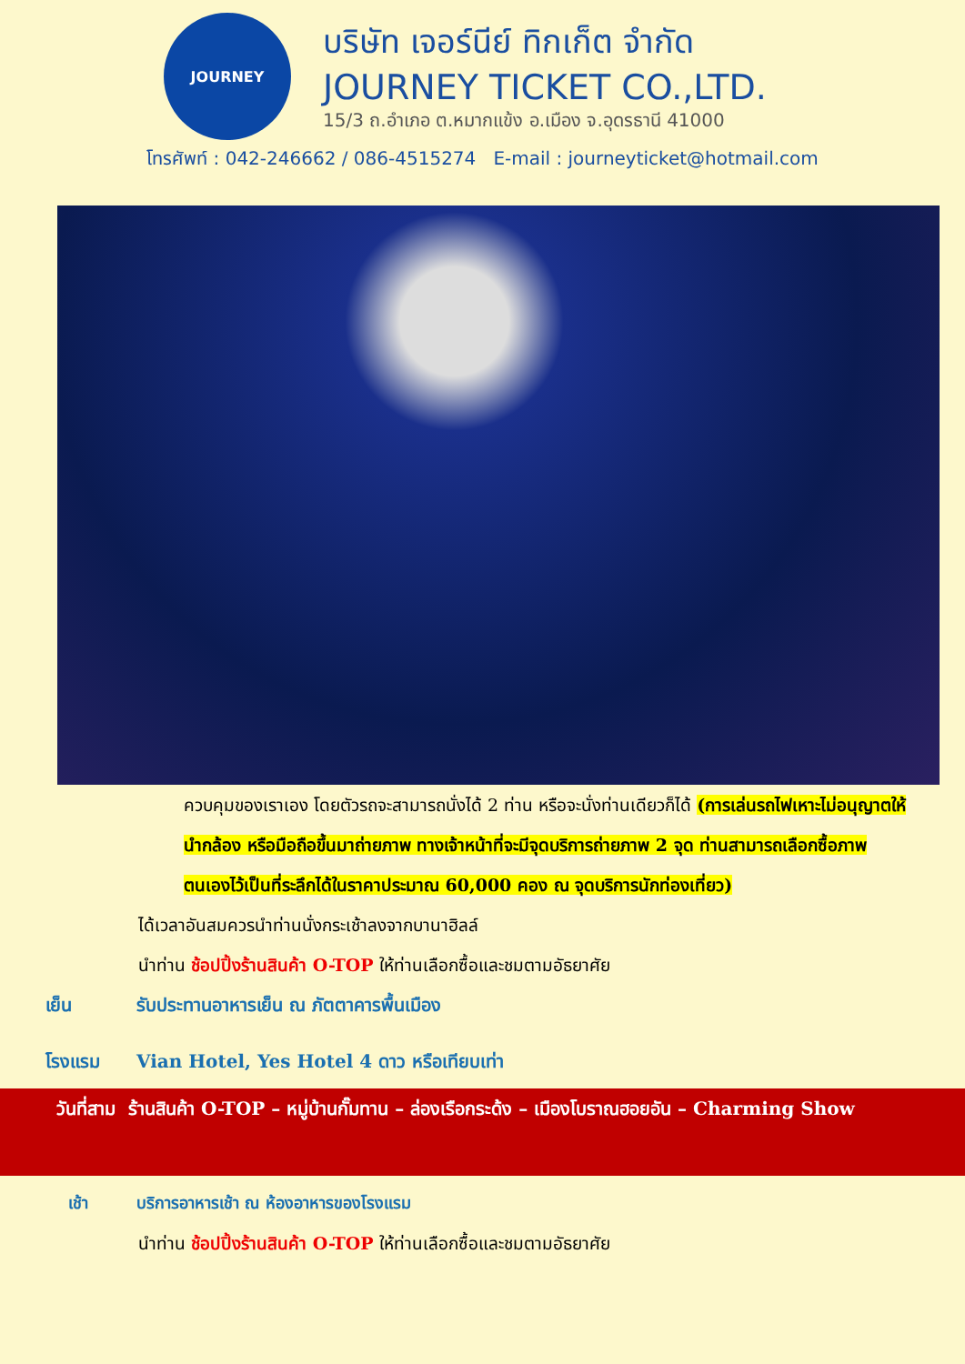JOURNEY
บริษัท เจอร์นีย์ ทิกเก็ต จำกัด
JOURNEY TICKET CO.,LTD.
15/3 ถ.อำเภอ ต.หมากแข้ง อ.เมือง จ.อุดรธานี 41000
โทรศัพท์ : 042-246662 / 086-4515274 E-mail : journeyticket@hotmail.com
ควบคุมของเราเอง โดยตัวรถจะสามารถนั่งได้ 2 ท่าน หรือจะนั่งท่านเดียวก็ได้ (การเล่นรถไฟเหาะไม่อนุญาตให้นำกล้อง หรือมือถือขึ้นมาถ่ายภาพ ทางเจ้าหน้าที่จะมีจุดบริการถ่ายภาพ 2 จุด ท่านสามารถเลือกซื้อภาพตนเองไว้เป็นที่ระลึกได้ในราคาประมาณ 60,000 คอง ณ จุดบริการนักท่องเที่ยว)
ได้เวลาอันสมควรนำท่านนั่งกระเช้าลงจากบานาฮิลล์
นำท่าน ช้อปปิ้งร้านสินค้า O-TOP ให้ท่านเลือกซื้อและชมตามอัธยาศัย
เย็น รับประทานอาหารเย็น ณ ภัตตาคารพื้นเมือง
โรงแรม Vian Hotel, Yes Hotel 4 ดาว หรือเทียบเท่า
วันที่สาม ร้านสินค้า O-TOP – หมู่บ้านกั๊มทาน – ล่องเรือกระด้ง – เมืองโบราณฮอยอัน – Charming Show
เช้า บริการอาหารเช้า ณ ห้องอาหารของโรงแรม
นำท่าน ช้อปปิ้งร้านสินค้า O-TOP ให้ท่านเลือกซื้อและชมตามอัธยาศัย